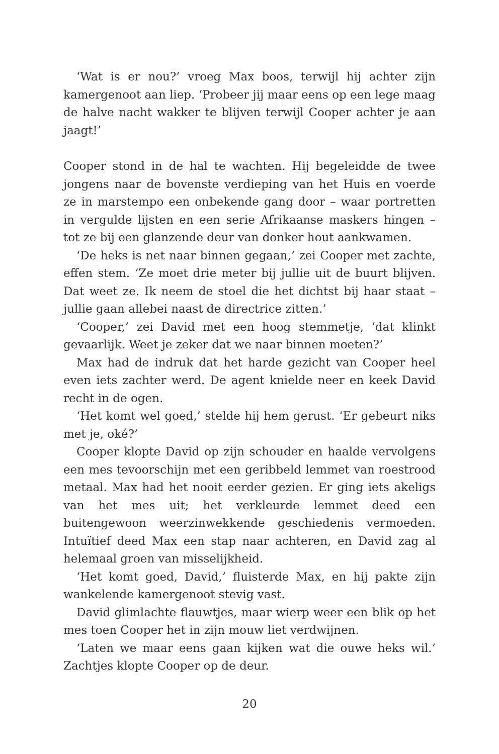‘Wat is er nou?’ vroeg Max boos, terwijl hij achter zijn kamergenoot aan liep. ‘Probeer jij maar eens op een lege maag de halve nacht wakker te blijven terwijl Cooper achter je aan jaagt!’
Cooper stond in de hal te wachten. Hij begeleidde de twee jongens naar de bovenste verdieping van het Huis en voerde ze in marstempo een onbekende gang door – waar portretten in vergulde lijsten en een serie Afrikaanse maskers hingen – tot ze bij een glanzende deur van donker hout aankwamen.
‘De heks is net naar binnen gegaan,’ zei Cooper met zachte, effen stem. ‘Ze moet drie meter bij jullie uit de buurt blijven. Dat weet ze. Ik neem de stoel die het dichtst bij haar staat – jullie gaan allebei naast de directrice zitten.’
‘Cooper,’ zei David met een hoog stemmetje, ‘dat klinkt gevaarlijk. Weet je zeker dat we naar binnen moeten?’
Max had de indruk dat het harde gezicht van Cooper heel even iets zachter werd. De agent knielde neer en keek David recht in de ogen.
‘Het komt wel goed,’ stelde hij hem gerust. ‘Er gebeurt niks met je, oké?’
Cooper klopte David op zijn schouder en haalde vervolgens een mes tevoorschijn met een geribbeld lemmet van roestrood metaal. Max had het nooit eerder gezien. Er ging iets akeligs van het mes uit; het verkleurde lemmet deed een buitengewoon weerzinwekkende geschiedenis vermoeden. Intuïtief deed Max een stap naar achteren, en David zag al helemaal groen van misselijkheid.
‘Het komt goed, David,’ fluisterde Max, en hij pakte zijn wankelende kamergenoot stevig vast.
David glimlachte flauwtjes, maar wierp weer een blik op het mes toen Cooper het in zijn mouw liet verdwijnen.
‘Laten we maar eens gaan kijken wat die ouwe heks wil.’ Zachtjes klopte Cooper op de deur.
20